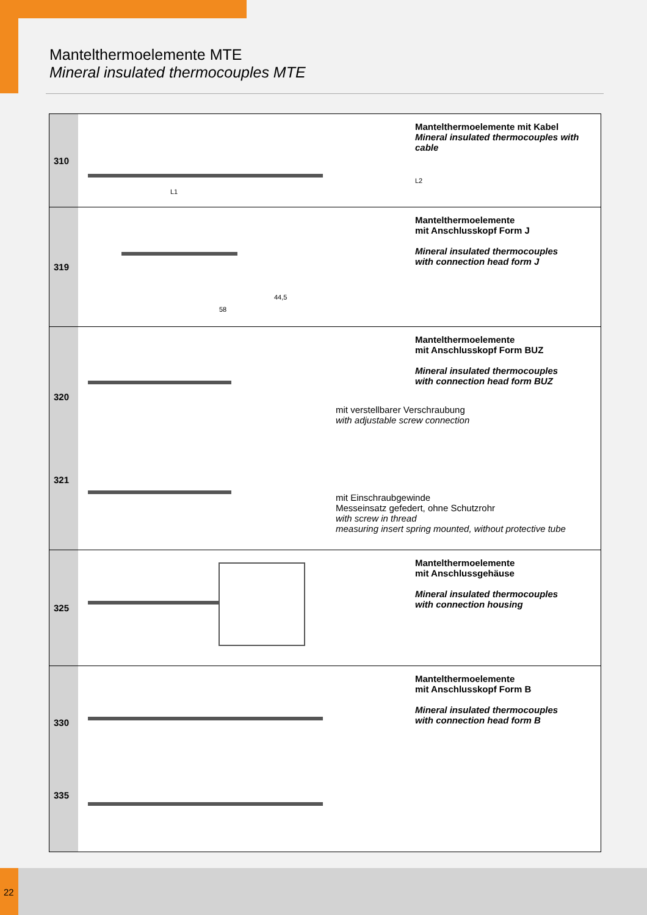Mantelthermoelemente MTE
Mineral insulated thermocouples MTE
| 310 | L1 | Mantelthermoelemente mit Kabel Mineral insulated thermocouples with cable L2 |
| 319 | 58 44,5 | Mantelthermoelemente mit Anschlusskopf Form J Mineral insulated thermocouples with connection head form J |
| 320 321 | | Mantelthermoelemente mit Anschlusskopf Form BUZ Mineral insulated thermocouples with connection head form BUZ mit verstellbarer Verschraubung with adjustable screw connection mit Einschraubgewinde Messeinsatz gefedert, ohne Schutzrohr with screw in thread measuring insert spring mounted, without protective tube |
| 325 | | Mantelthermoelemente mit Anschlussgehäuse Mineral insulated thermocouples with connection housing |
| 330 335 | | Mantelthermoelemente mit Anschlusskopf Form B Mineral insulated thermocouples with connection head form B |
22